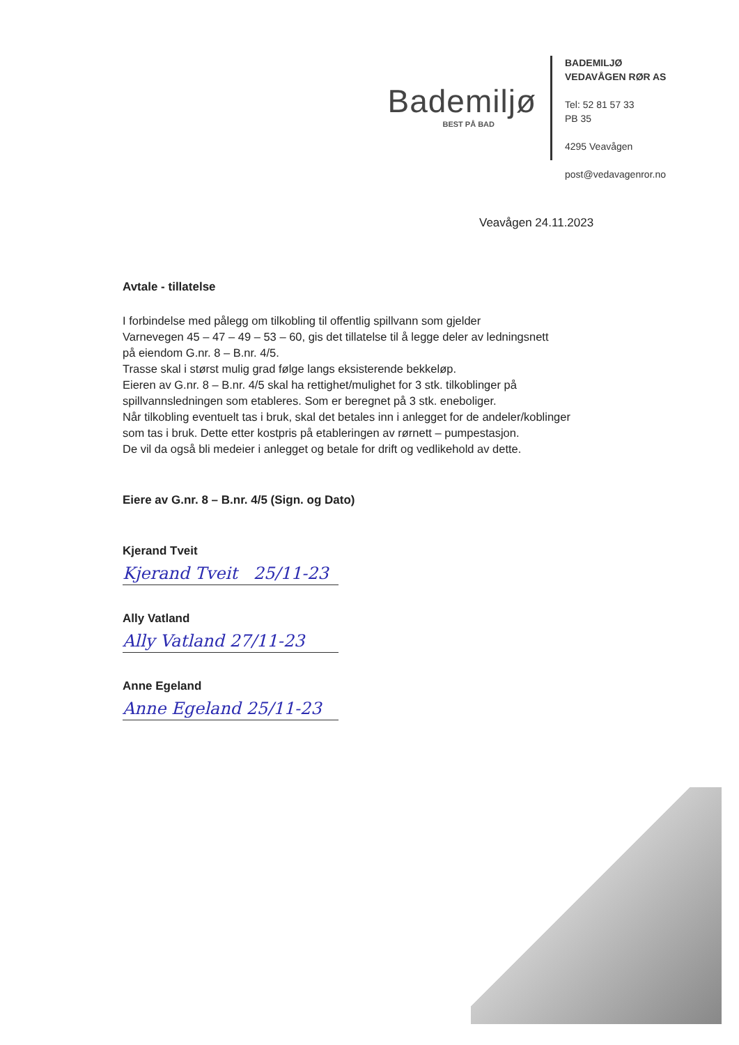Bademiljø
BEST PÅ BAD
BADEMILJØ
VEDAVÅGEN RØR AS
Tel: 52 81 57 33
PB 35
4295 Veavågen
post@vedavagenror.no
Veavågen 24.11.2023
Avtale - tillatelse
I forbindelse med pålegg om tilkobling til offentlig spillvann som gjelder
Varnevegen 45 – 47 – 49 – 53 – 60, gis det tillatelse til å legge deler av ledningsnett
på eiendom G.nr. 8 – B.nr. 4/5.
Trasse skal i størst mulig grad følge langs eksisterende bekkeløp.
Eieren av G.nr. 8 – B.nr. 4/5 skal ha rettighet/mulighet for 3 stk. tilkoblinger på
spillvannsledningen som etableres. Som er beregnet på 3 stk. eneboliger.
Når tilkobling eventuelt tas i bruk, skal det betales inn i anlegget for de andeler/koblinger
som tas i bruk. Dette etter kostpris på etableringen av rørnett – pumpestasjon.
De vil da også bli medeier i anlegget og betale for drift og vedlikehold av dette.
Eiere av G.nr. 8 – B.nr. 4/5 (Sign. og Dato)
Kjerand Tveit
Kjerand Tveit 25/11-23
Ally Vatland
Ally Vatland 27/11-23
Anne Egeland
Anne Egeland 25/11-23